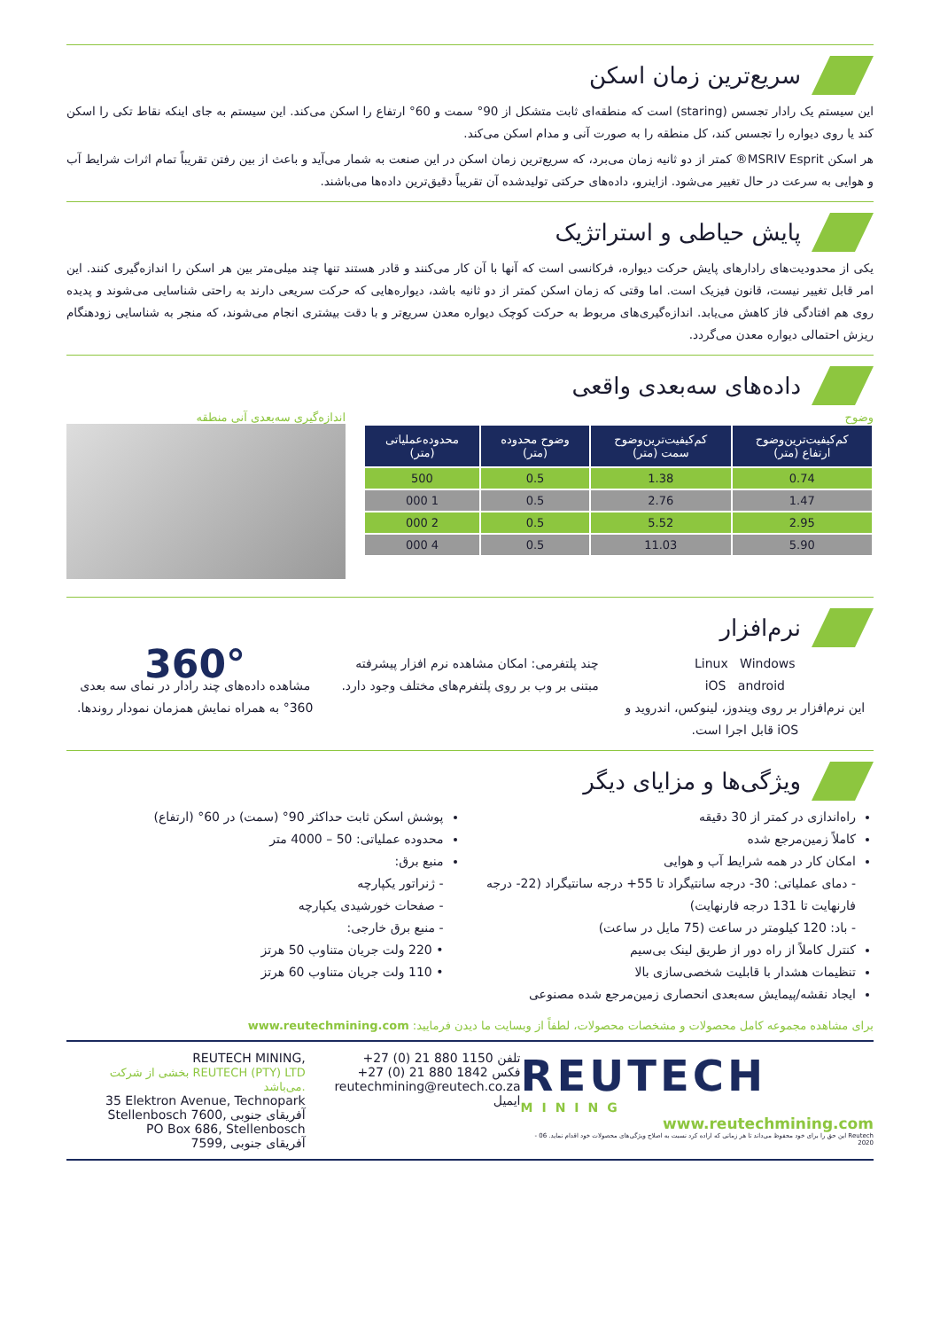سریع‌ترین زمان اسکن
این سیستم یک رادار تجسس (staring) است که منطقه‌ای ثابت متشکل از 90° سمت و 60° ارتفاع را اسکن می‌کند. این سیستم به جای اینکه نقاط تکی را اسکن کند یا روی دیواره را تجسس کند، کل منطقه را به صورت آنی و مدام اسکن می‌کند.
هر اسکن MSRIV Esprit® کمتر از دو ثانیه زمان می‌برد، که سریع‌ترین زمان اسکن در این صنعت به شمار می‌آید و باعث از بین رفتن تقریباً تمام اثرات شرایط آب و هوایی به سرعت در حال تغییر می‌شود. ازاینرو، داده‌های حرکتی تولیدشده آن تقریباً دقیق‌ترین داده‌ها می‌باشند.
پایش حیاطی و استراتژیک
یکی از محدودیت‌های رادارهای پایش حرکت دیواره، فرکانسی است که آنها با آن کار می‌کنند و قادر هستند تنها چند میلی‌متر بین هر اسکن را اندازه‌گیری کنند. این امر قابل تغییر نیست، قانون فیزیک است. اما وقتی که زمان اسکن کمتر از دو ثانیه باشد، دیواره‌هایی که حرکت سریعی دارند به راحتی شناسایی می‌شوند و پدیده روی هم افتادگی فاز کاهش می‌یابد. اندازه‌گیری‌های مربوط به حرکت کوچک دیواره معدن سریع‌تر و با دقت بیشتری انجام می‌شوند، که منجر به شناسایی زودهنگام ریزش احتمالی دیواره معدن می‌گردد.
داده‌های سه‌بعدی واقعی
وضوح
| کم‌کیفیت‌ترین‌وضوح ارتفاع (متر) | کم‌کیفیت‌ترین‌وضوح سمت (متر) | وضوح محدوده (متر) | محدوده‌عملیاتی (متر) |
| --- | --- | --- | --- |
| 0.74 | 1.38 | 0.5 | 500 |
| 1.47 | 2.76 | 0.5 | 1 000 |
| 2.95 | 5.52 | 0.5 | 2 000 |
| 5.90 | 11.03 | 0.5 | 4 000 |
اندازه‌گیری سه‌بعدی آنی منطقه
نرم‌افزار
Linux Windows
iOS android
این نرم‌افزار بر روی ویندوز، لینوکس، اندروید و iOS قابل اجرا است.
چند پلتفرمی: امکان مشاهده نرم افزار پیشرفته مبتنی بر وب بر روی پلتفرم‌های مختلف وجود دارد.
360°
مشاهده داده‌های چند رادار در نمای سه بعدی 360° به همراه نمایش همزمان نمودار روندها.
ویژگی‌ها و مزایای دیگر
راه‌اندازی در کمتر از 30 دقیقه
کاملاً زمین‌مرجع شده
امکان کار در همه شرایط آب و هوایی
- دمای عملیاتی: ‎-30 درجه سانتیگراد تا ‎+55 درجه سانتیگراد (‎-22 درجه فارنهایت تا 131 درجه فارنهایت)
- باد: 120 کیلومتر در ساعت (75 مایل در ساعت)
کنترل کاملاً از راه دور از طریق لینک بی‌سیم
تنظیمات هشدار با قابلیت شخصی‌سازی بالا
ایجاد نقشه/پیمایش سه‌بعدی انحصاری زمین‌مرجع شده مصنوعی
پوشش اسکن ثابت حداکثر 90° (سمت) در 60° (ارتفاع)
محدوده عملیاتی: 50 – 4000 متر
منبع برق:
- ژنراتور یکپارچه
- صفحات خورشیدی یکپارچه
- منبع برق خارجی:
• 220 ولت جریان متناوب 50 هرتز
• 110 ولت جریان متناوب 60 هرتز
برای مشاهده مجموعه کامل محصولات و مشخصات محصولات، لطفاً از وبسایت ما دیدن فرمایید: www.reutechmining.com
REUTECH
MINING
www.reutechmining.com
Reutech این حق را برای خود محفوظ می‌داند تا هر زمانی که اراده کرد نسبت به اصلاح ویژگی‌های محصولات خود اقدام نماید. 06 - 2020
+27 (0) 21 880 1150 تلفن
+27 (0) 21 880 1842 فکس
reutechmining@reutech.co.za ایمیل
REUTECH MINING,
بخشی از شرکت REUTECH (PTY) LTD می‌باشد.
35 Elektron Avenue, Technopark
Stellenbosch 7600, آفریقای جنوبی
PO Box 686, Stellenbosch
7599, آفریقای جنوبی